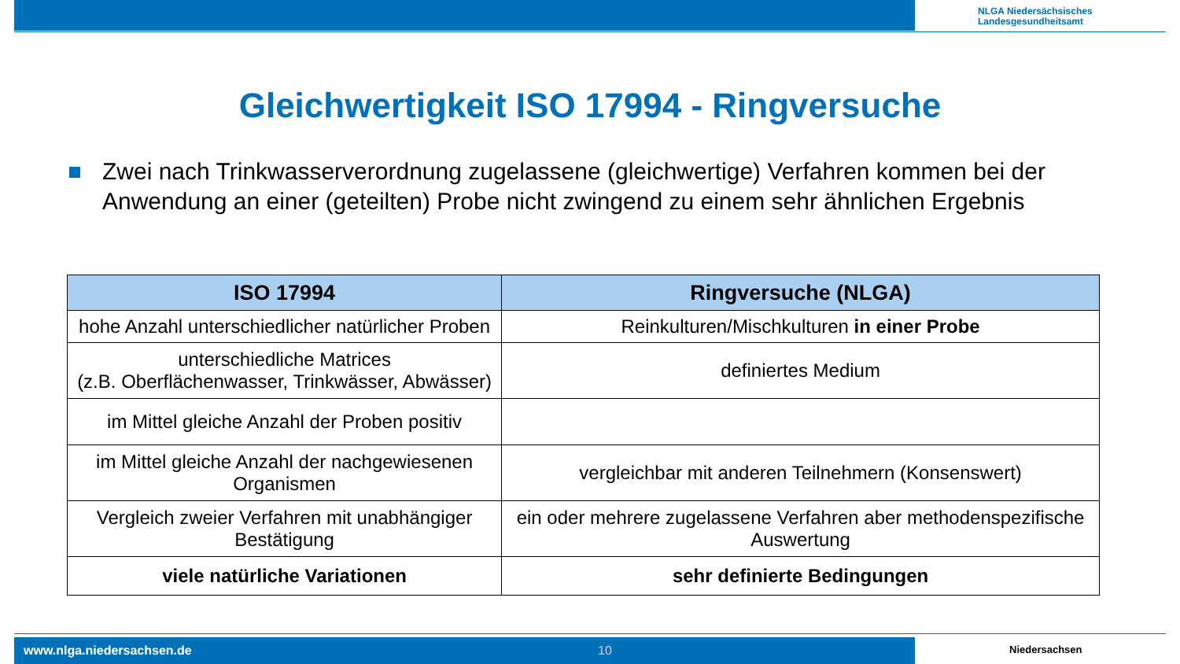NLGA Niedersächsisches
Landesgesundheitsamt
Gleichwertigkeit ISO 17994 - Ringversuche
Zwei nach Trinkwasserverordnung zugelassene (gleichwertige) Verfahren kommen bei der Anwendung an einer (geteilten) Probe nicht zwingend zu einem sehr ähnlichen Ergebnis
| ISO 17994 | Ringversuche (NLGA) |
| --- | --- |
| hohe Anzahl unterschiedlicher natürlicher Proben | Reinkulturen/Mischkulturen in einer Probe |
| unterschiedliche Matrices (z.B. Oberflächenwasser, Trinkwässer, Abwässer) | definiertes Medium |
| im Mittel gleiche Anzahl der Proben positiv | |
| im Mittel gleiche Anzahl der nachgewiesenen Organismen | vergleichbar mit anderen Teilnehmern (Konsenswert) |
| Vergleich zweier Verfahren mit unabhängiger Bestätigung | ein oder mehrere zugelassene Verfahren aber methodenspezifische Auswertung |
| viele natürliche Variationen | sehr definierte Bedingungen |
www.nlga.niedersachsen.de 10
Niedersachsen